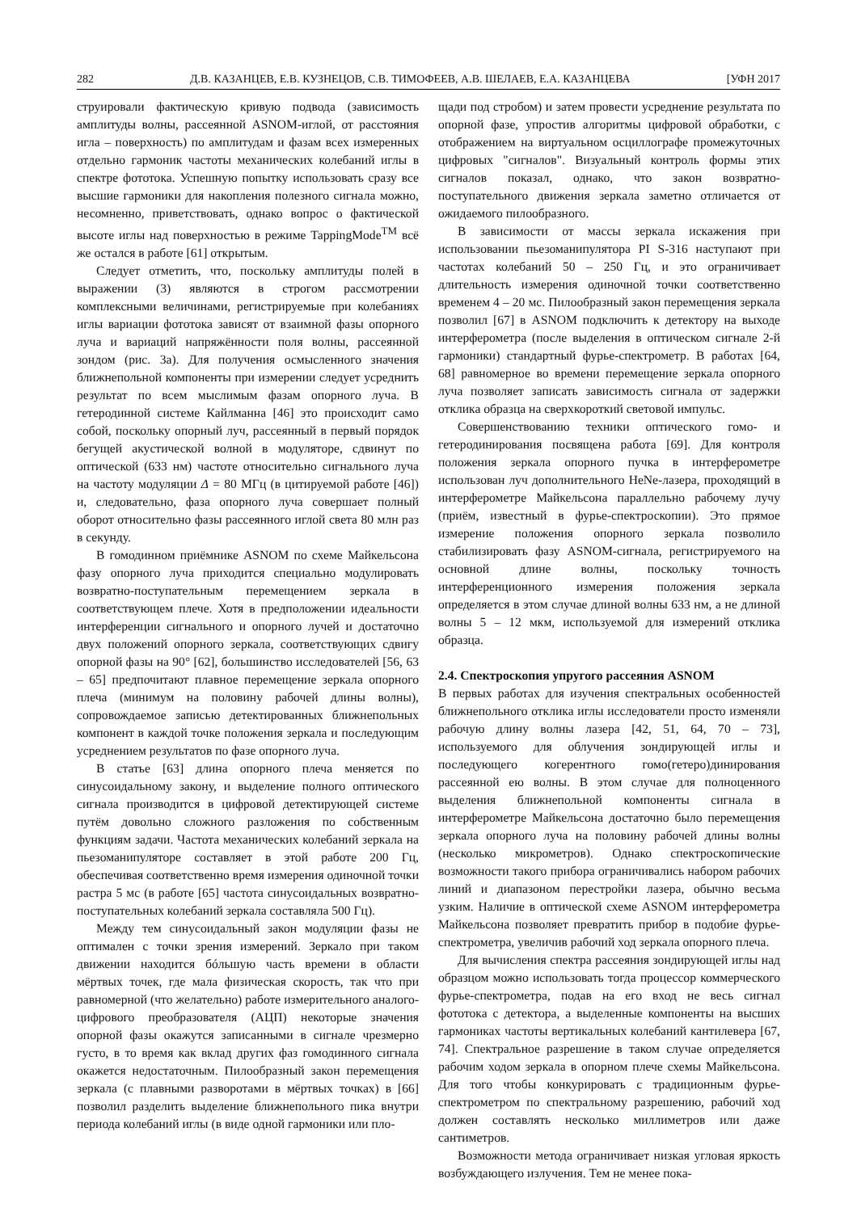282 Д.В. КАЗАНЦЕВ, Е.В. КУЗНЕЦОВ, С.В. ТИМОФЕЕВ, А.В. ШЕЛАЕВ, Е.А. КАЗАНЦЕВА [УФН 2017
струировали фактическую кривую подвода (зависимость амплитуды волны, рассеянной ASNOM-иглой, от расстояния игла – поверхность) по амплитудам и фазам всех измеренных отдельно гармоник частоты механических колебаний иглы в спектре фототока. Успешную попытку использовать сразу все высшие гармоники для накопления полезного сигнала можно, несомненно, приветствовать, однако вопрос о фактической высоте иглы над поверхностью в режиме TappingMode<sup>TM</sup> всё же остался в работе [61] открытым.
Следует отметить, что, поскольку амплитуды полей в выражении (3) являются в строгом рассмотрении комплексными величинами, регистрируемые при колебаниях иглы вариации фототока зависят от взаимной фазы опорного луча и вариаций напряжённости поля волны, рассеянной зондом (рис. 3а). Для получения осмысленного значения ближнепольной компоненты при измерении следует усреднить результат по всем мыслимым фазам опорного луча. В гетеродинной системе Кайлманна [46] это происходит само собой, поскольку опорный луч, рассеянный в первый порядок бегущей акустической волной в модуляторе, сдвинут по оптической (633 нм) частоте относительно сигнального луча на частоту модуляции Δ = 80 МГц (в цитируемой работе [46]) и, следовательно, фаза опорного луча совершает полный оборот относительно фазы рассеянного иглой света 80 млн раз в секунду.
В гомодинном приёмнике ASNOM по схеме Майкельсона фазу опорного луча приходится специально модулировать возвратно-поступательным перемещением зеркала в соответствующем плече. Хотя в предположении идеальности интерференции сигнального и опорного лучей и достаточно двух положений опорного зеркала, соответствующих сдвигу опорной фазы на 90° [62], большинство исследователей [56, 63 – 65] предпочитают плавное перемещение зеркала опорного плеча (минимум на половину рабочей длины волны), сопровождаемое записью детектированных ближнепольных компонент в каждой точке положения зеркала и последующим усреднением результатов по фазе опорного луча.
В статье [63] длина опорного плеча меняется по синусоидальному закону, и выделение полного оптического сигнала производится в цифровой детектирующей системе путём довольно сложного разложения по собственным функциям задачи. Частота механических колебаний зеркала на пьезоманипуляторе составляет в этой работе 200 Гц, обеспечивая соответственно время измерения одиночной точки растра 5 мс (в работе [65] частота синусоидальных возвратно-поступательных колебаний зеркала составляла 500 Гц).
Между тем синусоидальный закон модуляции фазы не оптимален с точки зрения измерений. Зеркало при таком движении находится бóльшую часть времени в области мёртвых точек, где мала физическая скорость, так что при равномерной (что желательно) работе измерительного аналого-цифрового преобразователя (АЦП) некоторые значения опорной фазы окажутся записанными в сигнале чрезмерно густо, в то время как вклад других фаз гомодинного сигнала окажется недостаточным. Пилообразный закон перемещения зеркала (с плавными разворотами в мёртвых точках) в [66] позволил разделить выделение ближнепольного пика внутри периода колебаний иглы (в виде одной гармоники или пло-
щади под стробом) и затем провести усреднение результата по опорной фазе, упростив алгоритмы цифровой обработки, с отображением на виртуальном осциллографе промежуточных цифровых "сигналов". Визуальный контроль формы этих сигналов показал, однако, что закон возвратно-поступательного движения зеркала заметно отличается от ожидаемого пилообразного.
В зависимости от массы зеркала искажения при использовании пьезоманипулятора PI S-316 наступают при частотах колебаний 50 – 250 Гц, и это ограничивает длительность измерения одиночной точки соответственно временем 4 – 20 мс. Пилообразный закон перемещения зеркала позволил [67] в ASNOM подключить к детектору на выходе интерферометра (после выделения в оптическом сигнале 2-й гармоники) стандартный фурье-спектрометр. В работах [64, 68] равномерное во времени перемещение зеркала опорного луча позволяет записать зависимость сигнала от задержки отклика образца на сверхкороткий световой импульс.
Совершенствованию техники оптического гомо- и гетеродинирования посвящена работа [69]. Для контроля положения зеркала опорного пучка в интерферометре использован луч дополнительного HeNe-лазера, проходящий в интерферометре Майкельсона параллельно рабочему лучу (приём, известный в фурье-спектроскопии). Это прямое измерение положения опорного зеркала позволило стабилизировать фазу ASNOM-сигнала, регистрируемого на основной длине волны, поскольку точность интерференционного измерения положения зеркала определяется в этом случае длиной волны 633 нм, а не длиной волны 5 – 12 мкм, используемой для измерений отклика образца.
2.4. Спектроскопия упругого рассеяния ASNOM
В первых работах для изучения спектральных особенностей ближнепольного отклика иглы исследователи просто изменяли рабочую длину волны лазера [42, 51, 64, 70 – 73], используемого для облучения зондирующей иглы и последующего когерентного гомо(гетеро)динирования рассеянной ею волны. В этом случае для полноценного выделения ближнепольной компоненты сигнала в интерферометре Майкельсона достаточно было перемещения зеркала опорного луча на половину рабочей длины волны (несколько микрометров). Однако спектроскопические возможности такого прибора ограничивались набором рабочих линий и диапазоном перестройки лазера, обычно весьма узким. Наличие в оптической схеме ASNOM интерферометра Майкельсона позволяет превратить прибор в подобие фурье-спектрометра, увеличив рабочий ход зеркала опорного плеча.
Для вычисления спектра рассеяния зондирующей иглы над образцом можно использовать тогда процессор коммерческого фурье-спектрометра, подав на его вход не весь сигнал фототока с детектора, а выделенные компоненты на высших гармониках частоты вертикальных колебаний кантилевера [67, 74]. Спектральное разрешение в таком случае определяется рабочим ходом зеркала в опорном плече схемы Майкельсона. Для того чтобы конкурировать с традиционным фурье-спектрометром по спектральному разрешению, рабочий ход должен составлять несколько миллиметров или даже сантиметров.
Возможности метода ограничивает низкая угловая яркость возбуждающего излучения. Тем не менее пока-